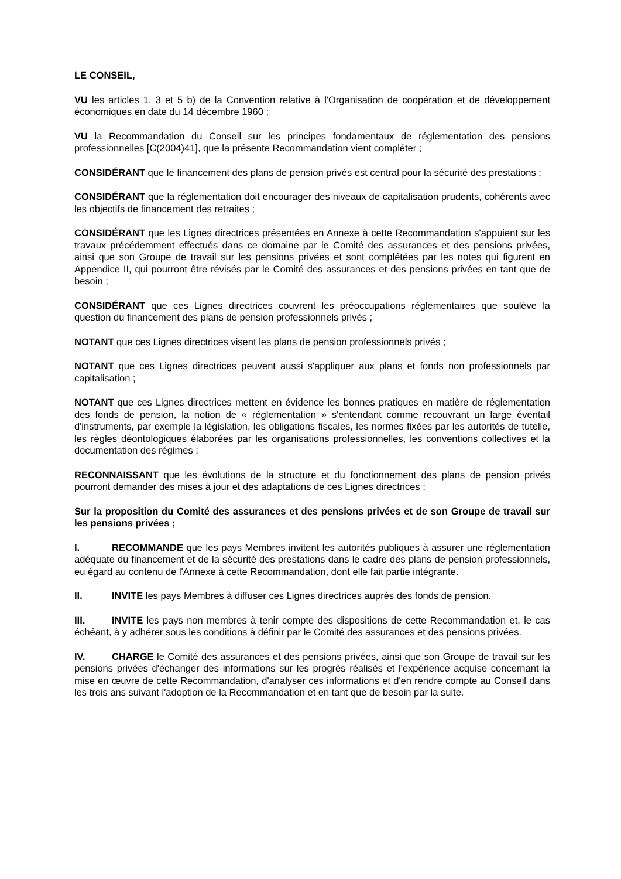LE CONSEIL,
VU les articles 1, 3 et 5 b) de la Convention relative à l'Organisation de coopération et de développement économiques en date du 14 décembre 1960 ;
VU la Recommandation du Conseil sur les principes fondamentaux de réglementation des pensions professionnelles [C(2004)41], que la présente Recommandation vient compléter ;
CONSIDÉRANT que le financement des plans de pension privés est central pour la sécurité des prestations ;
CONSIDÉRANT que la réglementation doit encourager des niveaux de capitalisation prudents, cohérents avec les objectifs de financement des retraites ;
CONSIDÉRANT que les Lignes directrices présentées en Annexe à cette Recommandation s'appuient sur les travaux précédemment effectués dans ce domaine par le Comité des assurances et des pensions privées, ainsi que son Groupe de travail sur les pensions privées et sont complétées par les notes qui figurent en Appendice II, qui pourront être révisés par le Comité des assurances et des pensions privées en tant que de besoin ;
CONSIDÉRANT que ces Lignes directrices couvrent les préoccupations réglementaires que soulève la question du financement des plans de pension professionnels privés ;
NOTANT que ces Lignes directrices visent les plans de pension professionnels privés ;
NOTANT que ces Lignes directrices peuvent aussi s'appliquer aux plans et fonds non professionnels par capitalisation ;
NOTANT que ces Lignes directrices mettent en évidence les bonnes pratiques en matière de réglementation des fonds de pension, la notion de « réglementation » s'entendant comme recouvrant un large éventail d'instruments, par exemple la législation, les obligations fiscales, les normes fixées par les autorités de tutelle, les règles déontologiques élaborées par les organisations professionnelles, les conventions collectives et la documentation des régimes ;
RECONNAISSANT que les évolutions de la structure et du fonctionnement des plans de pension privés pourront demander des mises à jour et des adaptations de ces Lignes directrices ;
Sur la proposition du Comité des assurances et des pensions privées et de son Groupe de travail sur les pensions privées ;
I. RECOMMANDE que les pays Membres invitent les autorités publiques à assurer une réglementation adéquate du financement et de la sécurité des prestations dans le cadre des plans de pension professionnels, eu égard au contenu de l'Annexe à cette Recommandation, dont elle fait partie intégrante.
II. INVITE les pays Membres à diffuser ces Lignes directrices auprès des fonds de pension.
III. INVITE les pays non membres à tenir compte des dispositions de cette Recommandation et, le cas échéant, à y adhérer sous les conditions à définir par le Comité des assurances et des pensions privées.
IV. CHARGE le Comité des assurances et des pensions privées, ainsi que son Groupe de travail sur les pensions privées d'échanger des informations sur les progrès réalisés et l'expérience acquise concernant la mise en œuvre de cette Recommandation, d'analyser ces informations et d'en rendre compte au Conseil dans les trois ans suivant l'adoption de la Recommandation et en tant que de besoin par la suite.